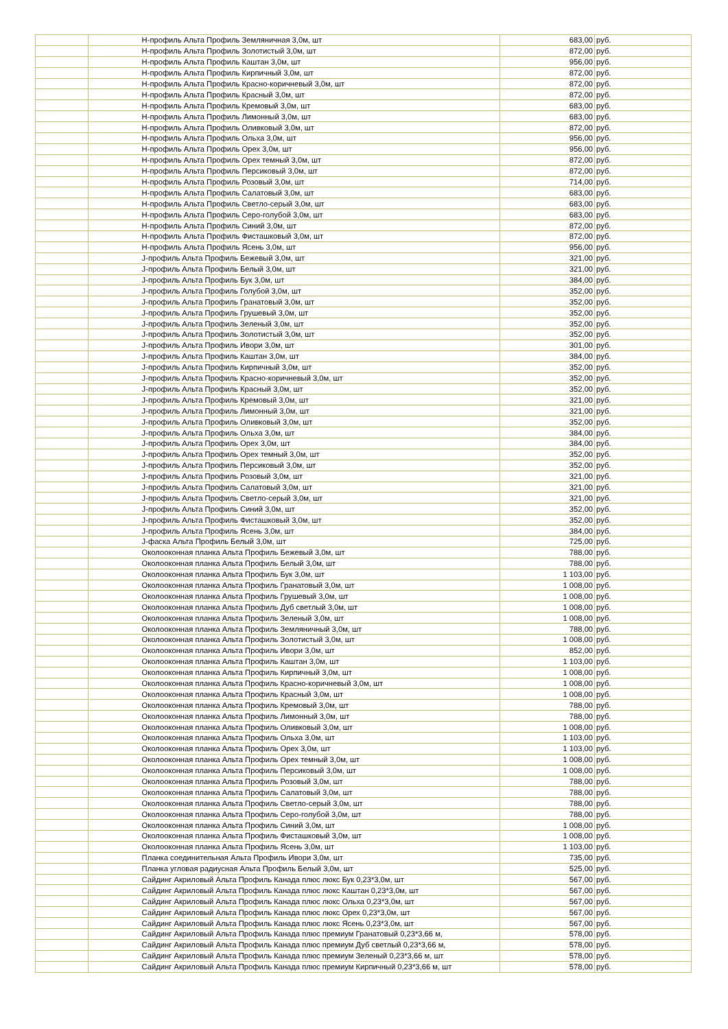| | | Н-профиль Альта Профиль Земляничная 3,0м, шт | 683,00 | руб. |
| | | Н-профиль Альта Профиль Золотистый 3,0м, шт | 872,00 | руб. |
| | | Н-профиль Альта Профиль Каштан 3,0м, шт | 956,00 | руб. |
| | | Н-профиль Альта Профиль Кирпичный 3,0м, шт | 872,00 | руб. |
| | | Н-профиль Альта Профиль Красно-коричневый 3,0м, шт | 872,00 | руб. |
| | | Н-профиль Альта Профиль Красный 3,0м, шт | 872,00 | руб. |
| | | Н-профиль Альта Профиль Кремовый 3,0м, шт | 683,00 | руб. |
| | | Н-профиль Альта Профиль Лимонный 3,0м, шт | 683,00 | руб. |
| | | Н-профиль Альта Профиль Оливковый 3,0м, шт | 872,00 | руб. |
| | | Н-профиль Альта Профиль Ольха 3,0м, шт | 956,00 | руб. |
| | | Н-профиль Альта Профиль Орех 3,0м, шт | 956,00 | руб. |
| | | Н-профиль Альта Профиль Орех темный 3,0м, шт | 872,00 | руб. |
| | | Н-профиль Альта Профиль Персиковый 3,0м, шт | 872,00 | руб. |
| | | Н-профиль Альта Профиль Розовый 3,0м, шт | 714,00 | руб. |
| | | Н-профиль Альта Профиль Салатовый 3,0м, шт | 683,00 | руб. |
| | | Н-профиль Альта Профиль Светло-серый 3,0м, шт | 683,00 | руб. |
| | | Н-профиль Альта Профиль Серо-голубой 3,0м, шт | 683,00 | руб. |
| | | Н-профиль Альта Профиль Синий 3,0м, шт | 872,00 | руб. |
| | | Н-профиль Альта Профиль Фисташковый 3,0м, шт | 872,00 | руб. |
| | | Н-профиль Альта Профиль Ясень 3,0м, шт | 956,00 | руб. |
| | | J-профиль Альта Профиль Бежевый 3,0м, шт | 321,00 | руб. |
| | | J-профиль Альта Профиль Белый 3,0м, шт | 321,00 | руб. |
| | | J-профиль Альта Профиль Бук 3,0м, шт | 384,00 | руб. |
| | | J-профиль Альта Профиль Голубой 3,0м, шт | 352,00 | руб. |
| | | J-профиль Альта Профиль Гранатовый 3,0м, шт | 352,00 | руб. |
| | | J-профиль Альта Профиль Грушевый 3,0м, шт | 352,00 | руб. |
| | | J-профиль Альта Профиль Зеленый 3,0м, шт | 352,00 | руб. |
| | | J-профиль Альта Профиль Золотистый 3,0м, шт | 352,00 | руб. |
| | | J-профиль Альта Профиль Ивори 3,0м, шт | 301,00 | руб. |
| | | J-профиль Альта Профиль Каштан 3,0м, шт | 384,00 | руб. |
| | | J-профиль Альта Профиль Кирпичный 3,0м, шт | 352,00 | руб. |
| | | J-профиль Альта Профиль Красно-коричневый 3,0м, шт | 352,00 | руб. |
| | | J-профиль Альта Профиль Красный 3,0м, шт | 352,00 | руб. |
| | | J-профиль Альта Профиль Кремовый 3,0м, шт | 321,00 | руб. |
| | | J-профиль Альта Профиль Лимонный 3,0м, шт | 321,00 | руб. |
| | | J-профиль Альта Профиль Оливковый 3,0м, шт | 352,00 | руб. |
| | | J-профиль Альта Профиль Ольха 3,0м, шт | 384,00 | руб. |
| | | J-профиль Альта Профиль Орех 3,0м, шт | 384,00 | руб. |
| | | J-профиль Альта Профиль Орех темный 3,0м, шт | 352,00 | руб. |
| | | J-профиль Альта Профиль Персиковый 3,0м, шт | 352,00 | руб. |
| | | J-профиль Альта Профиль Розовый 3,0м, шт | 321,00 | руб. |
| | | J-профиль Альта Профиль Салатовый 3,0м, шт | 321,00 | руб. |
| | | J-профиль Альта Профиль Светло-серый 3,0м, шт | 321,00 | руб. |
| | | J-профиль Альта Профиль Синий 3,0м, шт | 352,00 | руб. |
| | | J-профиль Альта Профиль Фисташковый 3,0м, шт | 352,00 | руб. |
| | | J-профиль Альта Профиль Ясень 3,0м, шт | 384,00 | руб. |
| | | J-фаска Альта Профиль Белый 3,0м, шт | 725,00 | руб. |
| | | Околооконная планка Альта Профиль Бежевый 3,0м, шт | 788,00 | руб. |
| | | Околооконная планка Альта Профиль Белый 3,0м, шт | 788,00 | руб. |
| | | Околооконная планка Альта Профиль Бук 3,0м, шт | 1 103,00 | руб. |
| | | Околооконная планка Альта Профиль Гранатовый 3,0м, шт | 1 008,00 | руб. |
| | | Околооконная планка Альта Профиль Грушевый 3,0м, шт | 1 008,00 | руб. |
| | | Околооконная планка Альта Профиль Дуб светлый 3,0м, шт | 1 008,00 | руб. |
| | | Околооконная планка Альта Профиль Зеленый 3,0м, шт | 1 008,00 | руб. |
| | | Околооконная планка Альта Профиль Земляничный 3,0м, шт | 788,00 | руб. |
| | | Околооконная планка Альта Профиль Золотистый 3,0м, шт | 1 008,00 | руб. |
| | | Околооконная планка Альта Профиль Ивори 3,0м, шт | 852,00 | руб. |
| | | Околооконная планка Альта Профиль Каштан 3,0м, шт | 1 103,00 | руб. |
| | | Околооконная планка Альта Профиль Кирпичный 3,0м, шт | 1 008,00 | руб. |
| | | Околооконная планка Альта Профиль Красно-коричневый 3,0м, шт | 1 008,00 | руб. |
| | | Околооконная планка Альта Профиль Красный 3,0м, шт | 1 008,00 | руб. |
| | | Околооконная планка Альта Профиль Кремовый 3,0м, шт | 788,00 | руб. |
| | | Околооконная планка Альта Профиль Лимонный 3,0м, шт | 788,00 | руб. |
| | | Околооконная планка Альта Профиль Оливковый 3,0м, шт | 1 008,00 | руб. |
| | | Околооконная планка Альта Профиль Ольха 3,0м, шт | 1 103,00 | руб. |
| | | Околооконная планка Альта Профиль Орех 3,0м, шт | 1 103,00 | руб. |
| | | Околооконная планка Альта Профиль Орех темный 3,0м, шт | 1 008,00 | руб. |
| | | Околооконная планка Альта Профиль Персиковый 3,0м, шт | 1 008,00 | руб. |
| | | Околооконная планка Альта Профиль Розовый 3,0м, шт | 788,00 | руб. |
| | | Околооконная планка Альта Профиль Салатовый 3,0м, шт | 788,00 | руб. |
| | | Околооконная планка Альта Профиль Светло-серый 3,0м, шт | 788,00 | руб. |
| | | Околооконная планка Альта Профиль Серо-голубой 3,0м, шт | 788,00 | руб. |
| | | Околооконная планка Альта Профиль Синий 3,0м, шт | 1 008,00 | руб. |
| | | Околооконная планка Альта Профиль Фисташковый 3,0м, шт | 1 008,00 | руб. |
| | | Околооконная планка Альта Профиль Ясень 3,0м, шт | 1 103,00 | руб. |
| | | Планка соединительная Альта Профиль Ивори 3,0м, шт | 735,00 | руб. |
| | | Планка угловая радиусная Альта Профиль Белый 3,0м, шт | 525,00 | руб. |
| | | Сайдинг Акриловый Альта Профиль Канада плюс люкс Бук 0,23*3,0м, шт | 567,00 | руб. |
| | | Сайдинг Акриловый Альта Профиль Канада плюс люкс Каштан 0,23*3,0м, шт | 567,00 | руб. |
| | | Сайдинг Акриловый Альта Профиль Канада плюс люкс Ольха 0,23*3,0м, шт | 567,00 | руб. |
| | | Сайдинг Акриловый Альта Профиль Канада плюс люкс Орех 0,23*3,0м, шт | 567,00 | руб. |
| | | Сайдинг Акриловый Альта Профиль Канада плюс люкс Ясень 0,23*3,0м, шт | 567,00 | руб. |
| | | Сайдинг Акриловый Альта Профиль Канада плюс премиум Гранатовый 0,23*3,66 м, | 578,00 | руб. |
| | | Сайдинг Акриловый Альта Профиль Канада плюс премиум Дуб светлый 0,23*3,66 м, | 578,00 | руб. |
| | | Сайдинг Акриловый Альта Профиль Канада плюс премиум Зеленый 0,23*3,66 м, шт | 578,00 | руб. |
| | | Сайдинг Акриловый Альта Профиль Канада плюс премиум Кирпичный 0,23*3,66 м, шт | 578,00 | руб. |